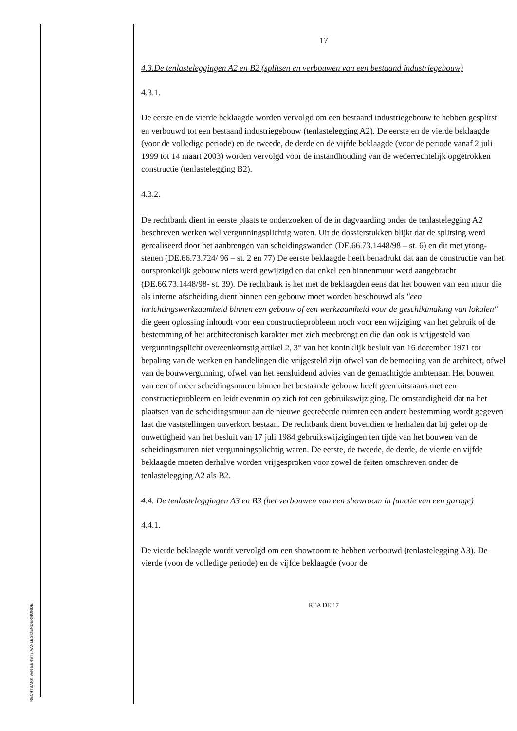RECHTBANK VAN EERSTE AANLEG DENDERMONDE
17
4.3.De tenlasteleggingen A2 en B2 (splitsen en verbouwen van een bestaand industriegebouw)
4.3.1.
De eerste en de vierde beklaagde worden vervolgd om een bestaand industriegebouw te hebben gesplitst en verbouwd tot een bestaand industriegebouw (tenlastelegging A2). De eerste en de vierde beklaagde (voor de volledige periode) en de tweede, de derde en de vijfde beklaagde (voor de periode vanaf 2 juli 1999 tot 14 maart 2003) worden vervolgd voor de instandhouding van de wederrechtelijk opgetrokken constructie (tenlastelegging B2).
4.3.2.
De rechtbank dient in eerste plaats te onderzoeken of de in dagvaarding onder de tenlastelegging A2 beschreven werken wel vergunningsplichtig waren. Uit de dossierstukken blijkt dat de splitsing werd gerealiseerd door het aanbrengen van scheidingswanden (DE.66.73.1448/98 – st. 6) en dit met ytong-stenen (DE.66.73.724/ 96 – st. 2 en 77) De eerste beklaagde heeft benadrukt dat aan de constructie van het oorspronkelijk gebouw niets werd gewijzigd en dat enkel een binnenmuur werd aangebracht (DE.66.73.1448/98- st. 39). De rechtbank is het met de beklaagden eens dat het bouwen van een muur die als interne afscheiding dient binnen een gebouw moet worden beschouwd als "een inrichtingswerkzaamheid binnen een gebouw of een werkzaamheid voor de geschiktmaking van lokalen" die geen oplossing inhoudt voor een constructieprobleem noch voor een wijziging van het gebruik of de bestemming of het architectonisch karakter met zich meebrengt en die dan ook is vrijgesteld van vergunningsplicht overeenkomstig artikel 2, 3° van het koninklijk besluit van 16 december 1971 tot bepaling van de werken en handelingen die vrijgesteld zijn ofwel van de bemoeiing van de architect, ofwel van de bouwvergunning, ofwel van het eensluidend advies van de gemachtigde ambtenaar. Het bouwen van een of meer scheidingsmuren binnen het bestaande gebouw heeft geen uitstaans met een constructieprobleem en leidt evenmin op zich tot een gebruikswijziging. De omstandigheid dat na het plaatsen van de scheidingsmuur aan de nieuwe gecreëerde ruimten een andere bestemming wordt gegeven laat die vaststellingen onverkort bestaan. De rechtbank dient bovendien te herhalen dat bij gelet op de onwettigheid van het besluit van 17 juli 1984 gebruikswijzigingen ten tijde van het bouwen van de scheidingsmuren niet vergunningsplichtig waren. De eerste, de tweede, de derde, de vierde en vijfde beklaagde moeten derhalve worden vrijgesproken voor zowel de feiten omschreven onder de tenlastelegging A2 als B2.
4.4. De tenlasteleggingen A3 en B3 (het verbouwen van een showroom in functie van een garage)
4.4.1.
De vierde beklaagde wordt vervolgd om een showroom te hebben verbouwd (tenlastelegging A3). De vierde (voor de volledige periode) en de vijfde beklaagde (voor de
REA DE 17